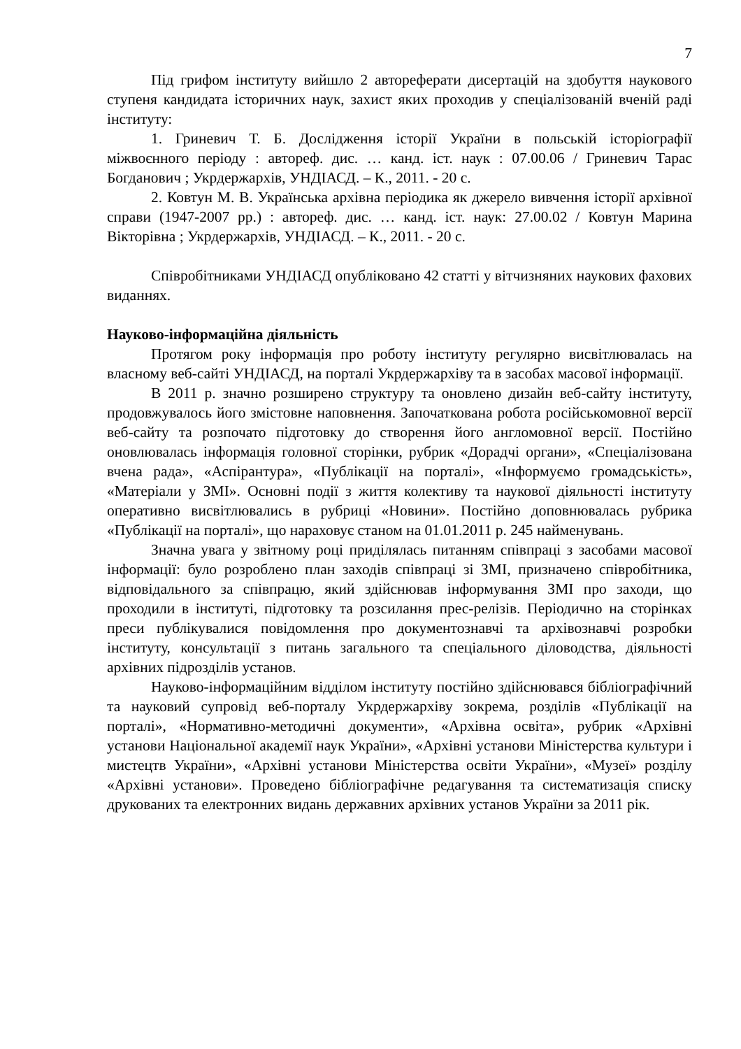7
Під грифом інституту вийшло 2 автореферати дисертацій на здобуття наукового ступеня кандидата історичних наук, захист яких проходив у спеціалізованій вченій раді інституту:
1. Гриневич Т. Б. Дослідження історії України в польській історіографії міжвоєнного періоду : автореф. дис. … канд. іст. наук : 07.00.06 / Гриневич Тарас Богданович ; Укрдержархів, УНДІАСД. – К., 2011. - 20 с.
2. Ковтун М. В. Українська архівна періодика як джерело вивчення історії архівної справи (1947-2007 рр.) : автореф. дис. … канд. іст. наук: 27.00.02 / Ковтун Марина Вікторівна ; Укрдержархів, УНДІАСД. – К., 2011. - 20 с.
Співробітниками УНДІАСД опубліковано 42 статті у вітчизняних наукових фахових виданнях.
Науково-інформаційна діяльність
Протягом року інформація про роботу інституту регулярно висвітлювалась на власному веб-сайті УНДІАСД, на порталі Укрдержархіву та в засобах масової інформації.
В 2011 р. значно розширено структуру та оновлено дизайн веб-сайту інституту, продовжувалось його змістовне наповнення. Започаткована робота російськомовної версії веб-сайту та розпочато підготовку до створення його англомовної версії. Постійно оновлювалась інформація головної сторінки, рубрик «Дорадчі органи», «Спеціалізована вчена рада», «Аспірантура», «Публікації на порталі», «Інформуємо громадськість», «Матеріали у ЗМІ». Основні події з життя колективу та наукової діяльності інституту оперативно висвітлювались в рубриці «Новини». Постійно доповнювалась рубрика «Публікації на порталі», що нараховує станом на 01.01.2011 р. 245 найменувань.
Значна увага у звітному році приділялась питанням співпраці з засобами масової інформації: було розроблено план заходів співпраці зі ЗМІ, призначено співробітника, відповідального за співпрацю, який здійснював інформування ЗМІ про заходи, що проходили в інституті, підготовку та розсилання прес-релізів. Періодично на сторінках преси публікувалися повідомлення про документознавчі та архівознавчі розробки інституту, консультації з питань загального та спеціального діловодства, діяльності архівних підрозділів установ.
Науково-інформаційним відділом інституту постійно здійснювався бібліографічний та науковий супровід веб-порталу Укрдержархіву зокрема, розділів «Публікації на порталі», «Нормативно-методичні документи», «Архівна освіта», рубрик «Архівні установи Національної академії наук України», «Архівні установи Міністерства культури і мистецтв України», «Архівні установи Міністерства освіти України», «Музеї» розділу «Архівні установи». Проведено бібліографічне редагування та систематизація списку друкованих та електронних видань державних архівних установ України за 2011 рік.